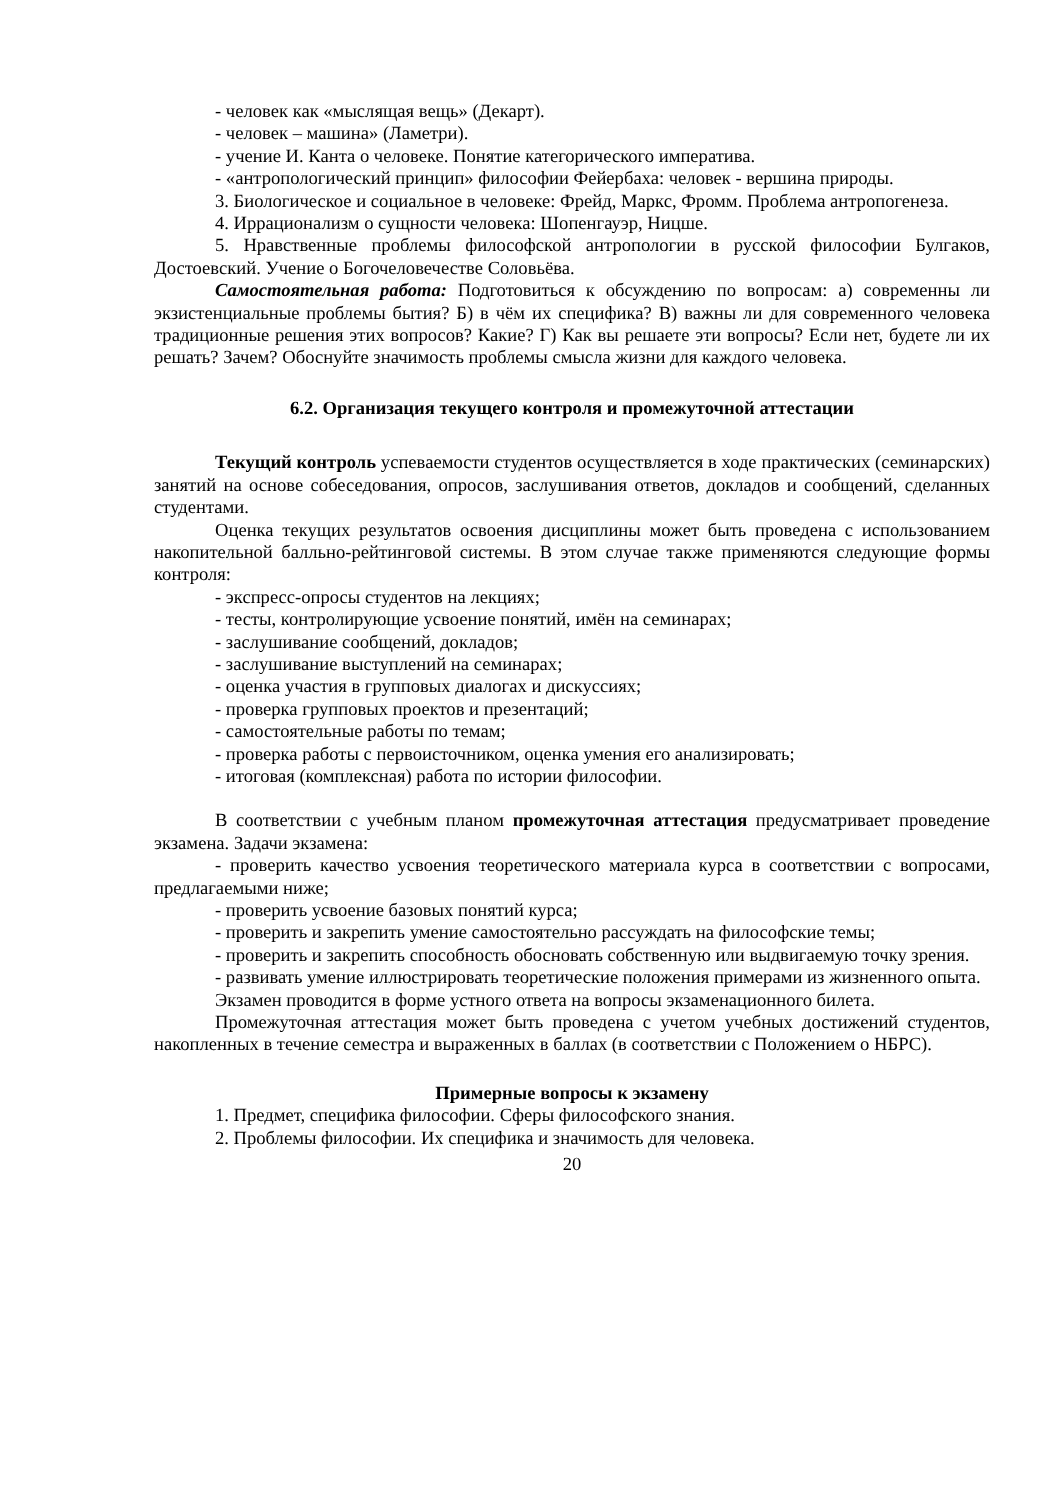- человек как «мыслящая вещь» (Декарт).
- человек – машина» (Ламетри).
- учение И. Канта о человеке. Понятие категорического императива.
- «антропологический принцип» философии Фейербаха: человек - вершина природы.
3. Биологическое и социальное в человеке: Фрейд, Маркс, Фромм. Проблема антропогенеза.
4. Иррационализм о сущности человека: Шопенгауэр, Ницше.
5. Нравственные проблемы философской антропологии в русской философии Булгаков, Достоевский. Учение о Богочеловечестве Соловьёва.
Самостоятельная работа: Подготовиться к обсуждению по вопросам: а) современны ли экзистенциальные проблемы бытия? Б) в чём их специфика? В) важны ли для современного человека традиционные решения этих вопросов? Какие? Г) Как вы решаете эти вопросы? Если нет, будете ли их решать? Зачем? Обоснуйте значимость проблемы смысла жизни для каждого человека.
6.2. Организация текущего контроля и промежуточной аттестации
Текущий контроль успеваемости студентов осуществляется в ходе практических (семинарских) занятий на основе собеседования, опросов, заслушивания ответов, докладов и сообщений, сделанных студентами.
Оценка текущих результатов освоения дисциплины может быть проведена с использованием накопительной балльно-рейтинговой системы. В этом случае также применяются следующие формы контроля:
- экспресс-опросы студентов на лекциях;
- тесты, контролирующие усвоение понятий, имён на семинарах;
- заслушивание сообщений, докладов;
- заслушивание выступлений на семинарах;
- оценка участия в групповых диалогах и дискуссиях;
- проверка групповых проектов и презентаций;
- самостоятельные работы по темам;
- проверка работы с первоисточником, оценка умения его анализировать;
- итоговая (комплексная) работа по истории философии.
В соответствии с учебным планом промежуточная аттестация предусматривает проведение экзамена. Задачи экзамена:
- проверить качество усвоения теоретического материала курса в соответствии с вопросами, предлагаемыми ниже;
- проверить усвоение базовых понятий курса;
- проверить и закрепить умение самостоятельно рассуждать на философские темы;
- проверить и закрепить способность обосновать собственную или выдвигаемую точку зрения.
- развивать умение иллюстрировать теоретические положения примерами из жизненного опыта.
Экзамен проводится в форме устного ответа на вопросы экзаменационного билета.
Промежуточная аттестация может быть проведена с учетом учебных достижений студентов, накопленных в течение семестра и выраженных в баллах (в соответствии с Положением о НБРС).
Примерные вопросы к экзамену
1. Предмет, специфика философии. Сферы философского знания.
2. Проблемы философии. Их специфика и значимость для человека.
20